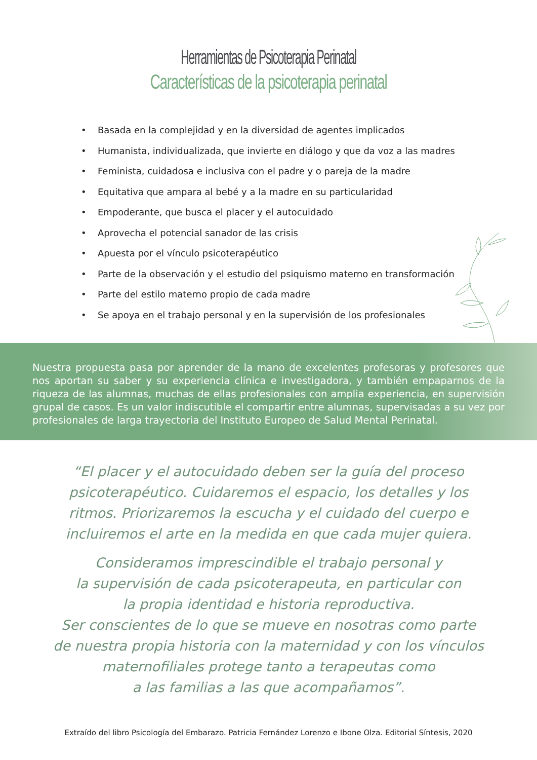Herramientas de Psicoterapia Perinatal
Características de la psicoterapia perinatal
• Basada en la complejidad y en la diversidad de agentes implicados
• Humanista, individualizada, que invierte en diálogo y que da voz a las madres
• Feminista, cuidadosa e inclusiva con el padre y o pareja de la madre
• Equitativa que ampara al bebé y a la madre en su particularidad
• Empoderante, que busca el placer y el autocuidado
• Aprovecha el potencial sanador de las crisis
• Apuesta por el vínculo psicoterapéutico
• Parte de la observación y el estudio del psiquismo materno en transformación
• Parte del estilo materno propio de cada madre
• Se apoya en el trabajo personal y en la supervisión de los profesionales
Nuestra propuesta pasa por aprender de la mano de excelentes profesoras y profesores que nos aportan su saber y su experiencia clínica e investigadora, y también empaparnos de la riqueza de las alumnas, muchas de ellas profesionales con amplia experiencia, en supervisión grupal de casos. Es un valor indiscutible el compartir entre alumnas, supervisadas a su vez por profesionales de larga trayectoria del Instituto Europeo de Salud Mental Perinatal.
“El placer y el autocuidado deben ser la guía del proceso psicoterapéutico. Cuidaremos el espacio, los detalles y los ritmos. Priorizaremos la escucha y el cuidado del cuerpo e incluiremos el arte en la medida en que cada mujer quiera.
Consideramos imprescindible el trabajo personal y
la supervisión de cada psicoterapeuta, en particular con
la propia identidad e historia reproductiva.
Ser conscientes de lo que se mueve en nosotras como parte de nuestra propia historia con la maternidad y con los vínculos maternofiliales protege tanto a terapeutas como
a las familias a las que acompañamos”.
Extraído del libro Psicología del Embarazo. Patricia Fernández Lorenzo e Ibone Olza. Editorial Síntesis, 2020